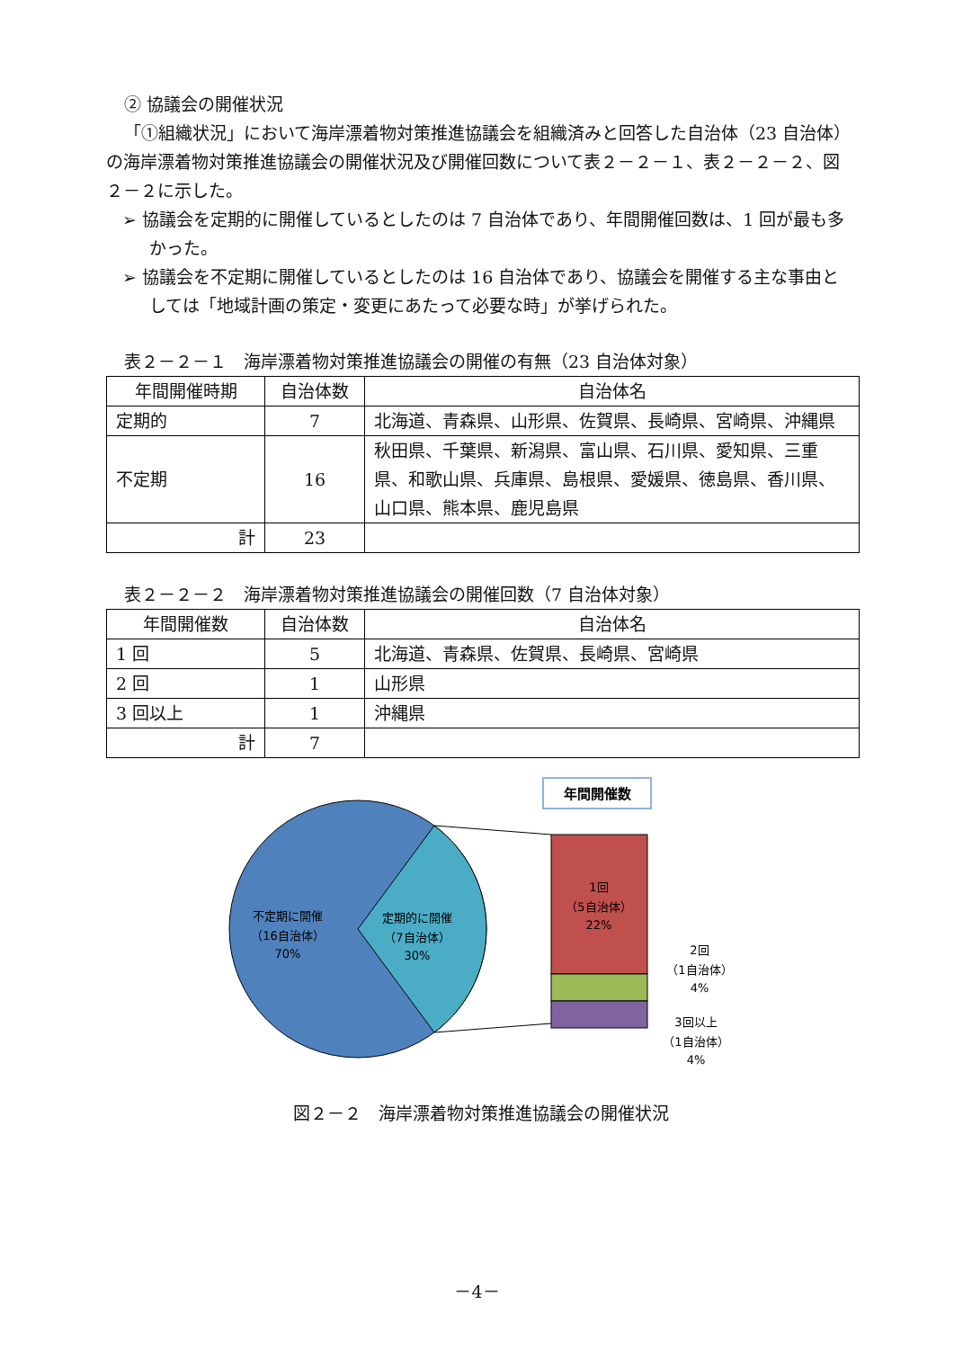② 協議会の開催状況
「①組織状況」において海岸漂着物対策推進協議会を組織済みと回答した自治体（23 自治体）の海岸漂着物対策推進協議会の開催状況及び開催回数について表２－２－１、表２－２－２、図２－２に示した。
➢ 協議会を定期的に開催しているとしたのは 7 自治体であり、年間開催回数は、1 回が最も多かった。
➢ 協議会を不定期に開催しているとしたのは 16 自治体であり、協議会を開催する主な事由としては「地域計画の策定・変更にあたって必要な時」が挙げられた。
表２－２－１　海岸漂着物対策推進協議会の開催の有無（23 自治体対象）
| 年間開催時期 | 自治体数 | 自治体名 |
| --- | --- | --- |
| 定期的 | 7 | 北海道、青森県、山形県、佐賀県、長崎県、宮崎県、沖縄県 |
| 不定期 | 16 | 秋田県、千葉県、新潟県、富山県、石川県、愛知県、三重県、和歌山県、兵庫県、島根県、愛媛県、徳島県、香川県、山口県、熊本県、鹿児島県 |
| 計 | 23 | |
表２－２－２　海岸漂着物対策推進協議会の開催回数（7 自治体対象）
| 年間開催数 | 自治体数 | 自治体名 |
| --- | --- | --- |
| 1 回 | 5 | 北海道、青森県、佐賀県、長崎県、宮崎県 |
| 2 回 | 1 | 山形県 |
| 3 回以上 | 1 | 沖縄県 |
| 計 | 7 | |
年間開催数
不定期に開催
（16自治体）
70%
定期的に開催
（7自治体）
30%
1回
（5自治体）
22%
2回
（1自治体）
4%
3回以上
（1自治体）
4%
図２－２　海岸漂着物対策推進協議会の開催状況
－4－